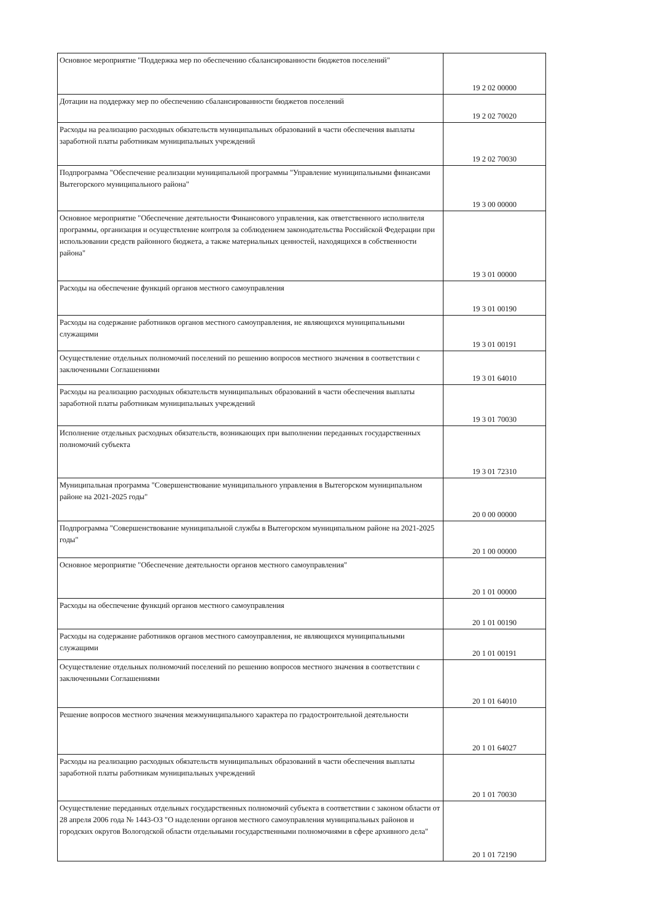| Основное мероприятие "Поддержка мер по обеспечению сбалансированности бюджетов поселений" | 19 2 02 00000 |
| Дотации на поддержку мер по обеспечению сбалансированности бюджетов поселений | 19 2 02 70020 |
| Расходы на реализацию расходных обязательств муниципальных образований в части обеспечения выплаты заработной платы работникам муниципальных учреждений | 19 2 02 70030 |
| Подпрограмма "Обеспечение реализации муниципальной программы "Управление муниципальными финансами Вытегорского муниципального района" | 19 3 00 00000 |
| Основное мероприятие "Обеспечение деятельности Финансового управления, как ответственного исполнителя программы, организация и осуществление контроля за соблюдением законодательства Российской Федерации при использовании средств районного бюджета, а также материальных ценностей, находящихся в собственности района" | 19 3 01 00000 |
| Расходы на обеспечение функций органов местного самоуправления | 19 3 01 00190 |
| Расходы на содержание работников органов местного самоуправления, не являющихся муниципальными служащими | 19 3 01 00191 |
| Осуществление отдельных полномочий поселений по решению вопросов местного значения в соответствии с заключенными Соглашениями | 19 3 01 64010 |
| Расходы на реализацию расходных обязательств муниципальных образований в части обеспечения выплаты заработной платы работникам муниципальных учреждений | 19 3 01 70030 |
| Исполнение отдельных расходных обязательств, возникающих при выполнении переданных государственных полномочий субъекта | 19 3 01 72310 |
| Муниципальная программа "Совершенствование муниципального управления в Вытегорском муниципальном районе на 2021-2025 годы" | 20 0 00 00000 |
| Подпрограмма "Совершенствование муниципальной службы в Вытегорском муниципальном районе на 2021-2025 годы" | 20 1 00 00000 |
| Основное мероприятие "Обеспечение деятельности органов местного самоуправления" | 20 1 01 00000 |
| Расходы на обеспечение функций органов местного самоуправления | 20 1 01 00190 |
| Расходы на содержание работников органов местного самоуправления, не являющихся муниципальными служащими | 20 1 01 00191 |
| Осуществление отдельных полномочий поселений по решению вопросов местного значения в соответствии с заключенными Соглашениями | 20 1 01 64010 |
| Решение вопросов местного значения межмуниципального характера по градостроительной деятельности | 20 1 01 64027 |
| Расходы на реализацию расходных обязательств муниципальных образований в части обеспечения выплаты заработной платы работникам муниципальных учреждений | 20 1 01 70030 |
| Осуществление переданных отдельных государственных полномочий субъекта в соответствии с законом области от 28 апреля 2006 года № 1443-ОЗ "О наделении органов местного самоуправления муниципальных районов и городских округов Вологодской области отдельными государственными полномочиями в сфере архивного дела" | 20 1 01 72190 |